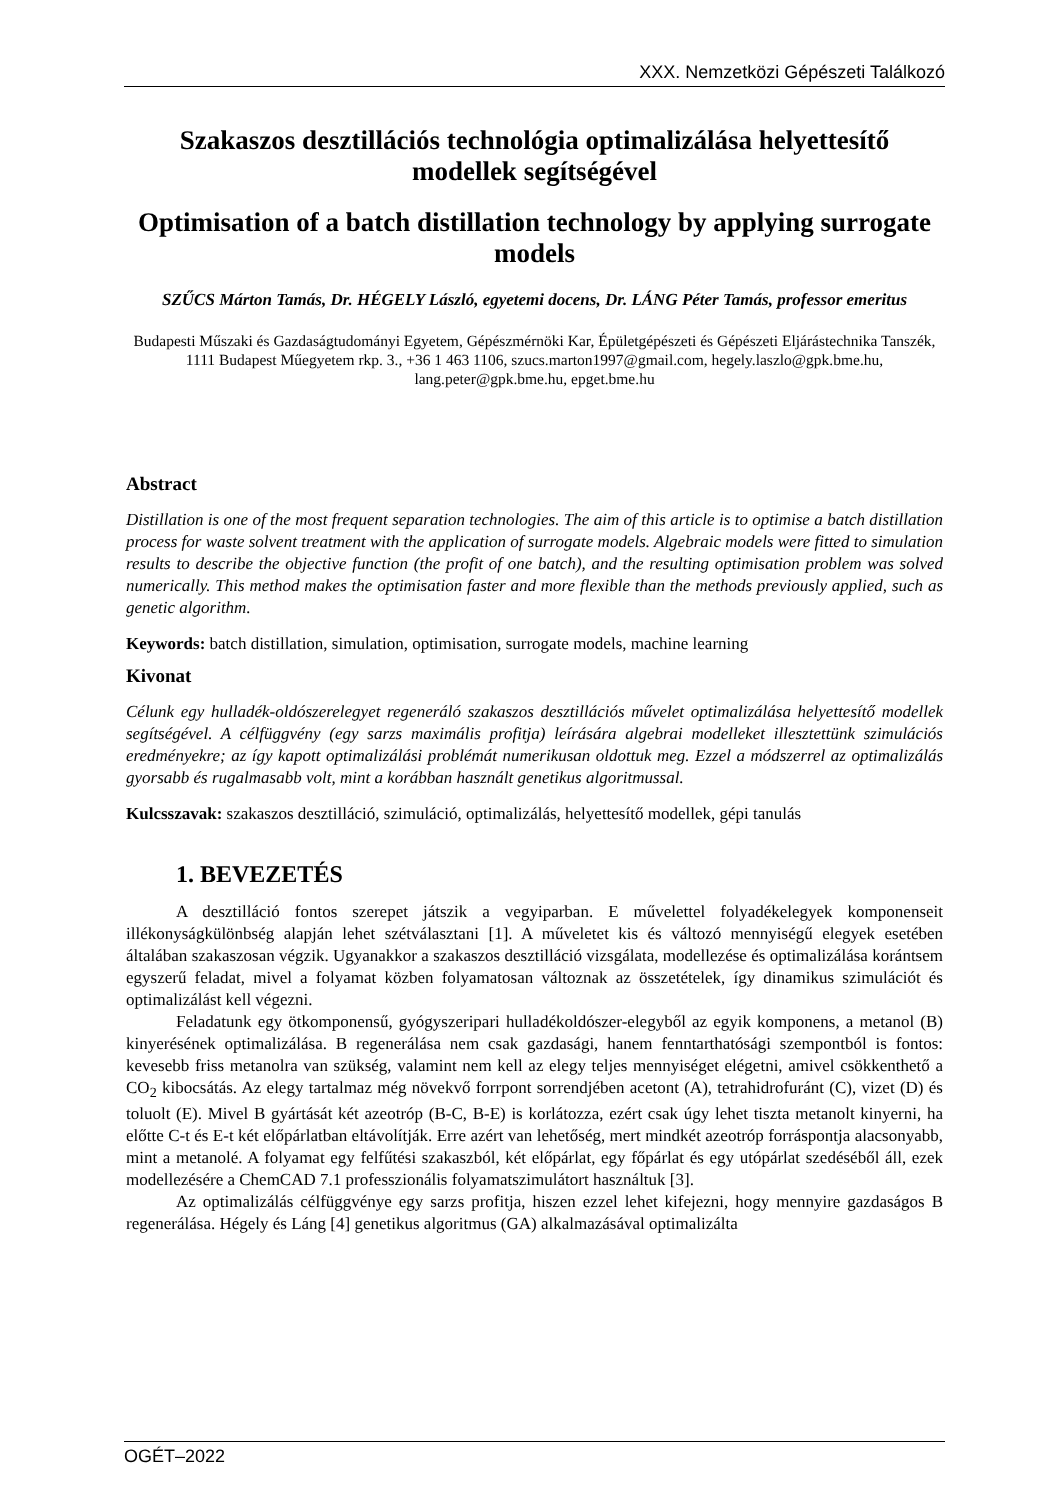XXX. Nemzetközi Gépészeti Találkozó
Szakaszos desztillációs technológia optimalizálása helyettesítő modellek segítségével
Optimisation of a batch distillation technology by applying surrogate models
SZŰCS Márton Tamás, Dr. HÉGELY László, egyetemi docens, Dr. LÁNG Péter Tamás, professor emeritus
Budapesti Műszaki és Gazdaságtudományi Egyetem, Gépészmérnöki Kar, Épületgépészeti és Gépészeti Eljárástechnika Tanszék, 1111 Budapest Műegyetem rkp. 3., +36 1 463 1106, szucs.marton1997@gmail.com, hegely.laszlo@gpk.bme.hu, lang.peter@gpk.bme.hu, epget.bme.hu
Abstract
Distillation is one of the most frequent separation technologies. The aim of this article is to optimise a batch distillation process for waste solvent treatment with the application of surrogate models. Algebraic models were fitted to simulation results to describe the objective function (the profit of one batch), and the resulting optimisation problem was solved numerically. This method makes the optimisation faster and more flexible than the methods previously applied, such as genetic algorithm.
Keywords: batch distillation, simulation, optimisation, surrogate models, machine learning
Kivonat
Célunk egy hulladék-oldószerelegyet regeneráló szakaszos desztillációs művelet optimalizálása helyettesítő modellek segítségével. A célfüggvény (egy sarzs maximális profitja) leírására algebrai modelleket illesztettünk szimulációs eredményekre; az így kapott optimalizálási problémát numerikusan oldottuk meg. Ezzel a módszerrel az optimalizálás gyorsabb és rugalmasabb volt, mint a korábban használt genetikus algoritmussal.
Kulcsszavak: szakaszos desztilláció, szimuláció, optimalizálás, helyettesítő modellek, gépi tanulás
1. BEVEZETÉS
A desztilláció fontos szerepet játszik a vegyiparban. E művelettel folyadékelegyek komponenseit illékonyságkülönbség alapján lehet szétválasztani [1]. A műveletet kis és változó mennyiségű elegyek esetében általában szakaszosan végzik. Ugyanakkor a szakaszos desztilláció vizsgálata, modellezése és optimalizálása korántsem egyszerű feladat, mivel a folyamat közben folyamatosan változnak az összetételek, így dinamikus szimulációt és optimalizálást kell végezni.
Feladatunk egy ötkomponensű, gyógyszeripari hulladékoldószer-elegyből az egyik komponens, a metanol (B) kinyerésének optimalizálása. B regenerálása nem csak gazdasági, hanem fenntarthatósági szempontból is fontos: kevesebb friss metanolra van szükség, valamint nem kell az elegy teljes mennyiséget elégetni, amivel csökkenthető a CO<sub>2</sub> kibocsátás. Az elegy tartalmaz még növekvő forrpont sorrendjében acetont (A), tetrahidrofuránt (C), vizet (D) és toluolt (E). Mivel B gyártását két azeotróp (B-C, B-E) is korlátozza, ezért csak úgy lehet tiszta metanolt kinyerni, ha előtte C-t és E-t két előpárlatban eltávolítják. Erre azért van lehetőség, mert mindkét azeotróp forráspontja alacsonyabb, mint a metanolé. A folyamat egy felfűtési szakaszból, két előpárlat, egy főpárlat és egy utópárlat szedéséből áll, ezek modellezésére a ChemCAD 7.1 professzionális folyamatszimulátort használtuk [3].
Az optimalizálás célfüggvénye egy sarzs profitja, hiszen ezzel lehet kifejezni, hogy mennyire gazdaságos B regenerálása. Hégely és Láng [4] genetikus algoritmus (GA) alkalmazásával optimalizálta
OGÉT–2022